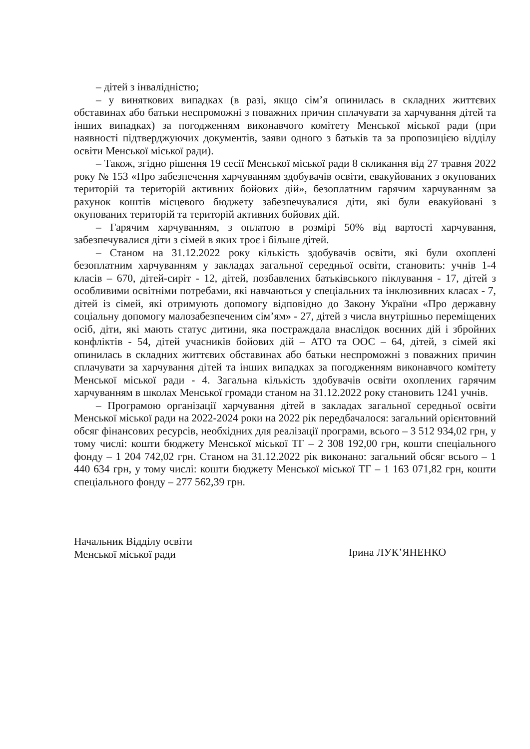– дітей з інвалідністю;
– у виняткових випадках (в разі, якщо сім’я опинилась в складних життєвих обставинах або батьки неспроможні з поважних причин сплачувати за харчування дітей та інших випадках) за погодженням виконавчого комітету Менської міської ради (при наявності підтверджуючих документів, заяви одного з батьків та за пропозицією відділу освіти Менської міської ради).
– Також, згідно рішення 19 сесії Менської міської ради 8 скликання від 27 травня 2022 року № 153 «Про забезпечення харчуванням здобувачів освіти, евакуйованих з окупованих територій та територій активних бойових дій», безоплатним гарячим харчуванням за рахунок коштів місцевого бюджету забезпечувалися діти, які були евакуйовані з окупованих територій та територій активних бойових дій.
– Гарячим харчуванням, з оплатою в розмірі 50% від вартості харчування, забезпечувалися діти з сімей в яких троє і більше дітей.
– Станом на 31.12.2022 року кількість здобувачів освіти, які були охоплені безоплатним харчуванням у закладах загальної середньої освіти, становить: учнів 1-4 класів – 670, дітей-сиріт - 12, дітей, позбавлених батьківського піклування - 17, дітей з особливими освітніми потребами, які навчаються у спеціальних та інклюзивних класах - 7, дітей із сімей, які отримують допомогу відповідно до Закону України «Про державну соціальну допомогу малозабезпеченим сім’ям» - 27, дітей з числа внутрішньо переміщених осіб, діти, які мають статус дитини, яка постраждала внаслідок воєнних дій і збройних конфліктів - 54, дітей учасників бойових дій – АТО та ООС – 64, дітей, з сімей які опинилась в складних життєвих обставинах або батьки неспроможні з поважних причин сплачувати за харчування дітей та інших випадках за погодженням виконавчого комітету Менської міської ради - 4. Загальна кількість здобувачів освіти охоплених гарячим харчуванням в школах Менської громади станом на 31.12.2022 року становить 1241 учнів.
– Програмою організації харчування дітей в закладах загальної середньої освіти Менської міської ради на 2022-2024 роки на 2022 рік передбачалося: загальний орієнтовний обсяг фінансових ресурсів, необхідних для реалізації програми, всього – 3 512 934,02 грн, у тому числі: кошти бюджету Менської міської ТГ – 2 308 192,00 грн, кошти спеціального фонду – 1 204 742,02 грн. Станом на 31.12.2022 рік виконано: загальний обсяг всього – 1 440 634 грн, у тому числі: кошти бюджету Менської міської ТГ – 1 163 071,82 грн, кошти спеціального фонду – 277 562,39 грн.
Начальник Відділу освіти
Менської міської ради
Ірина ЛУК’ЯНЕНКО